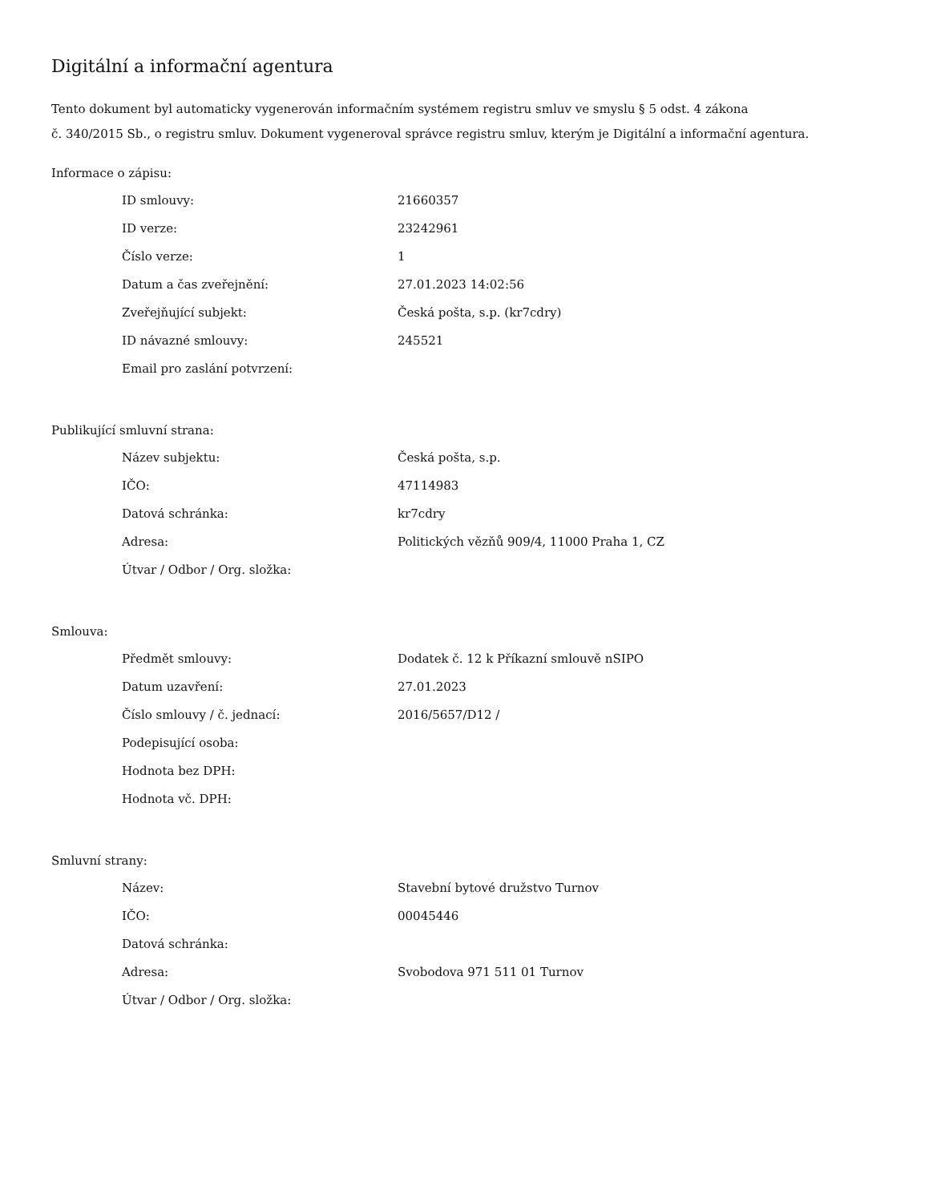Digitální a informační agentura
Tento dokument byl automaticky vygenerován informačním systémem registru smluv ve smyslu § 5 odst. 4 zákona
č. 340/2015 Sb., o registru smluv. Dokument vygeneroval správce registru smluv, kterým je Digitální a informační agentura.
Informace o zápisu:
| ID smlouvy: | 21660357 |
| ID verze: | 23242961 |
| Číslo verze: | 1 |
| Datum a čas zveřejnění: | 27.01.2023 14:02:56 |
| Zveřejňující subjekt: | Česká pošta, s.p. (kr7cdry) |
| ID návazné smlouvy: | 245521 |
| Email pro zaslání potvrzení: | |
Publikující smluvní strana:
| Název subjektu: | Česká pošta, s.p. |
| IČO: | 47114983 |
| Datová schránka: | kr7cdry |
| Adresa: | Politických vězňů 909/4, 11000 Praha 1, CZ |
| Útvar / Odbor / Org. složka: | |
Smlouva:
| Předmět smlouvy: | Dodatek č. 12 k Příkazní smlouvě nSIPO |
| Datum uzavření: | 27.01.2023 |
| Číslo smlouvy / č. jednací: | 2016/5657/D12 / |
| Podepisující osoba: | |
| Hodnota bez DPH: | |
| Hodnota vč. DPH: | |
Smluvní strany:
| Název: | Stavební bytové družstvo Turnov |
| IČO: | 00045446 |
| Datová schránka: | |
| Adresa: | Svobodova 971 511 01 Turnov |
| Útvar / Odbor / Org. složka: | |